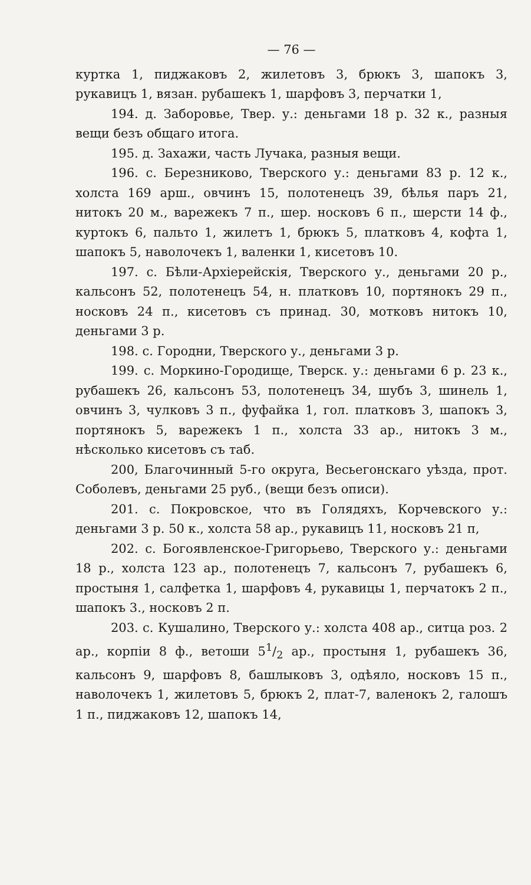— 76 —
куртка 1, пиджаковъ 2, жилетовъ 3, брюкъ 3, шапокъ 3, рукавицъ 1, вязан. рубашекъ 1, шарфовъ 3, перчатки 1,
194. д. Заборовье, Твер. у.: деньгами 18 р. 32 к., разныя вещи безъ общаго итога.
195. д. Захажи, часть Лучака, разныя вещи.
196. с. Березниково, Тверского у.: деньгами 83 р. 12 к., холста 169 арш., овчинъ 15, полотенецъ 39, бѣлья паръ 21, нитокъ 20 м., варежекъ 7 п., шер. носковъ 6 п., шерсти 14 ф., куртокъ 6, пальто 1, жилетъ 1, брюкъ 5, платковъ 4, кофта 1, шапокъ 5, наволочекъ 1, валенки 1, кисетовъ 10.
197. с. Бѣли-Архіерейскія, Тверского у., деньгами 20 р., кальсонъ 52, полотенецъ 54, н. платковъ 10, портянокъ 29 п., носковъ 24 п., кисетовъ съ принад. 30, мотковъ нитокъ 10, деньгами 3 р.
198. с. Городни, Тверского у., деньгами 3 р.
199. с. Моркино-Городище, Тверск. у.: деньгами 6 р. 23 к., рубашекъ 26, кальсонъ 53, полотенецъ 34, шубъ 3, шинель 1, овчинъ 3, чулковъ 3 п., фуфайка 1, гол. платковъ 3, шапокъ 3, портянокъ 5, варежекъ 1 п., холста 33 ар., нитокъ 3 м., нѣсколько кисетовъ съ таб.
200, Благочинный 5-го округа, Весьегонскаго уѣзда, прот. Соболевъ, деньгами 25 руб., (вещи безъ описи).
201. с. Покровское, что въ Голядяхъ, Корчевского у.: деньгами 3 р. 50 к., холста 58 ар., рукавицъ 11, носковъ 21 п,
202. с. Богоявленское-Григорьево, Тверского у.: деньгами 18 р., холста 123 ар., полотенецъ 7, кальсонъ 7, рубашекъ 6, простыня 1, салфетка 1, шарфовъ 4, рукавицы 1, перчатокъ 2 п., шапокъ 3., носковъ 2 п.
203. с. Кушалино, Тверского у.: холста 408 ар., ситца роз. 2 ар., корпіи 8 ф., ветоши 51/2 ар., простыня 1, рубашекъ 36, кальсонъ 9, шарфовъ 8, башлыковъ 3, одѣяло, носковъ 15 п., наволочекъ 1, жилетовъ 5, брюкъ 2, плат-7, валенокъ 2, галошъ 1 п., пиджаковъ 12, шапокъ 14,